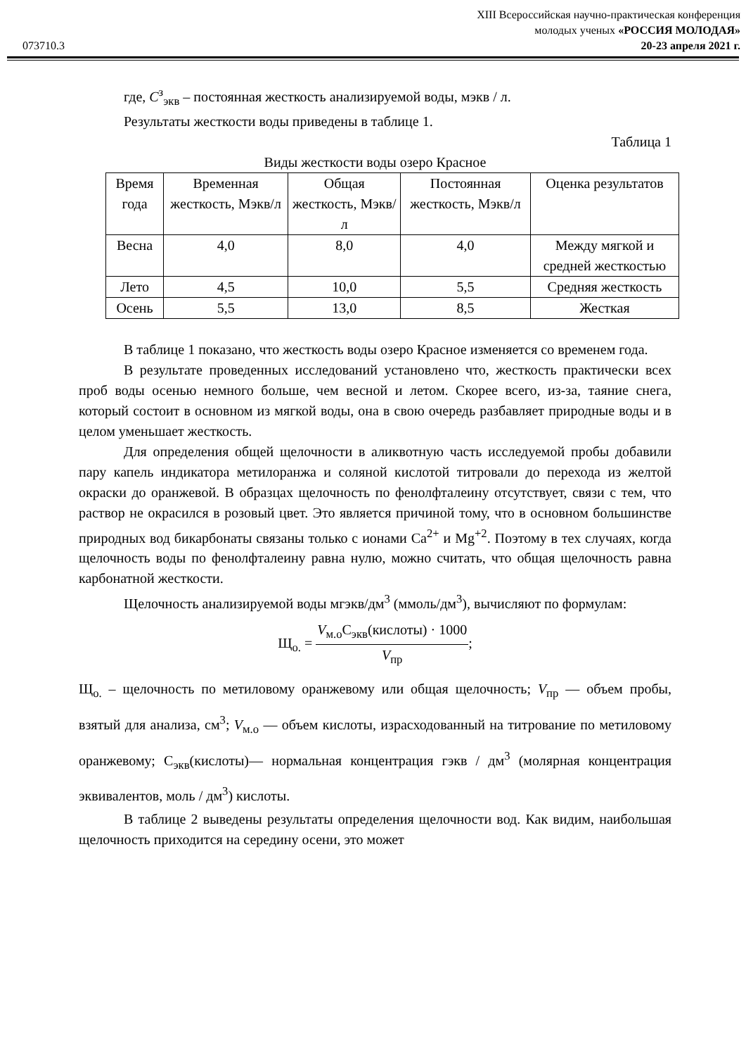XIII Всероссийская научно-практическая конференция
молодых ученых «РОССИЯ МОЛОДАЯ»
073710.3 20-23 апреля 2021 г.
где, C<sup>з</sup><sub>экв</sub> – постоянная жесткость анализируемой воды, мэкв / л.
Результаты жесткости воды приведены в таблице 1.
Таблица 1
Виды жесткости воды озеро Красное
| Время года | Временная жесткость, Мэкв/л | Общая жесткость, Мэкв/л | Постоянная жесткость, Мэкв/л | Оценка результатов |
| --- | --- | --- | --- | --- |
| Весна | 4,0 | 8,0 | 4,0 | Между мягкой и средней жесткостью |
| Лето | 4,5 | 10,0 | 5,5 | Средняя жесткость |
| Осень | 5,5 | 13,0 | 8,5 | Жесткая |
В таблице 1 показано, что жесткость воды озеро Красное изменяется со временем года.
В результате проведенных исследований установлено что, жесткость практически всех проб воды осенью немного больше, чем весной и летом. Скорее всего, из-за, таяние снега, который состоит в основном из мягкой воды, она в свою очередь разбавляет природные воды и в целом уменьшает жесткость.
Для определения общей щелочности в аликвотную часть исследуемой пробы добавили пару капель индикатора метилоранжа и соляной кислотой титровали до перехода из желтой окраски до оранжевой. В образцах щелочность по фенолфталеину отсутствует, связи с тем, что раствор не окрасился в розовый цвет. Это является причиной тому, что в основном большинстве природных вод бикарбонаты связаны только с ионами Ca<sup>2+</sup> и Mg<sup>+2</sup>. Поэтому в тех случаях, когда щелочность воды по фенолфталеину равна нулю, можно считать, что общая щелочность равна карбонатной жесткости.
Щелочность анализируемой воды мгэкв/дм<sup>3</sup> (ммоль/дм<sup>3</sup>), вычисляют по формулам:
Щ<sub>о.</sub> = V<sub>м.о</sub>C<sub>экв</sub>(кислоты) · 1000 V<sub>пр</sub>;
Щ<sub>о.</sub> – щелочность по метиловому оранжевому или общая щелочность; V<sub>пр</sub> — объем пробы, взятый для анализа, см<sup>3</sup>; V<sub>м.о</sub> — объем кислоты, израсходованный на титрование по метиловому оранжевому; C<sub>экв</sub>(кислоты)— нормальная концентрация гэкв / дм<sup>3</sup> (молярная концентрация эквивалентов, моль / дм<sup>3</sup>) кислоты.
В таблице 2 выведены результаты определения щелочности вод. Как видим, наибольшая щелочность приходится на середину осени, это может